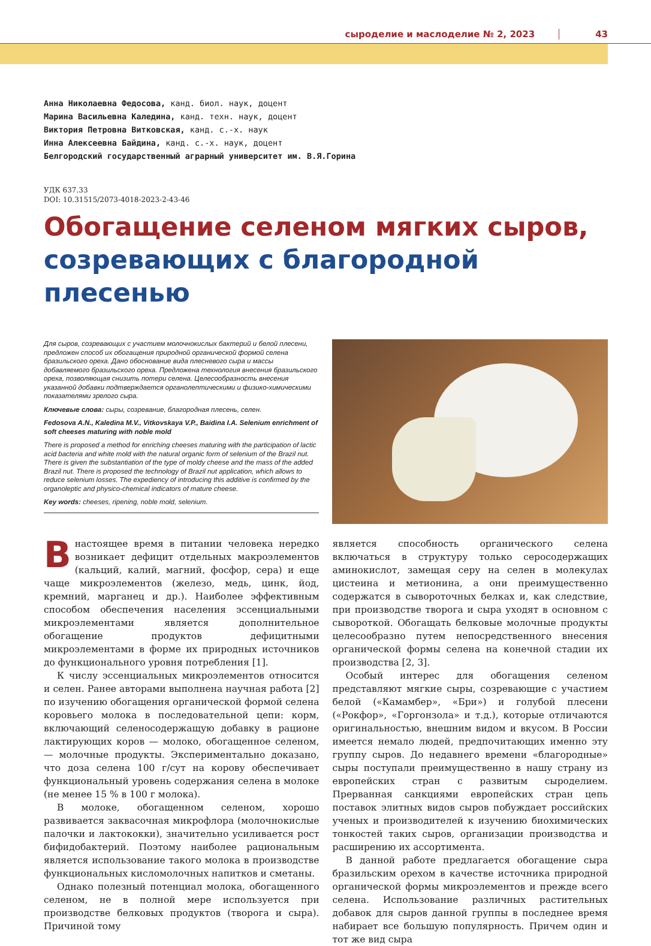сыроделие и маслоделие № 2, 2023 43
Анна Николаевна Федосова, канд. биол. наук, доцент
Марина Васильевна Каледина, канд. техн. наук, доцент
Виктория Петровна Витковская, канд. с.-х. наук
Инна Алексеевна Байдина, канд. с.-х. наук, доцент
Белгородский государственный аграрный университет им. В.Я.Горина
УДК 637.33
DOI: 10.31515/2073-4018-2023-2-43-46
Обогащение селеном мягких сыров,
созревающих с благородной плесенью
Для сыров, созревающих с участием молочнокислых бактерий и белой плесени, предложен способ их обогащения природной органической формой селена бразильского ореха. Дано обоснование вида плесневого сыра и массы добавляемого бразильского ореха. Предложена технология внесения бразильского ореха, позволяющая снизить потери селена. Целесообразность внесения указанной добавки подтверждается органолептическими и физико-химическими показателями зрелого сыра.
Ключевые слова: сыры, созревание, благородная плесень, селен.
Fedosova A.N., Kaledina M.V., Vitkovskaya V.P., Baidina I.A. Selenium enrichment of soft cheeses maturing with noble mold
There is proposed a method for enriching cheeses maturing with the participation of lactic acid bacteria and white mold with the natural organic form of selenium of the Brazil nut. There is given the substantiation of the type of moldy cheese and the mass of the added Brazil nut. There is proposed the technology of Brazil nut application, which allows to reduce selenium losses. The expediency of introducing this additive is confirmed by the organoleptic and physico-chemical indicators of mature cheese.
Key words: cheeses, ripening, noble mold, selenium.
Внастоящее время в питании человека нередко возникает дефицит отдельных макроэлементов (кальций, калий, магний, фосфор, сера) и еще чаще микроэлементов (железо, медь, цинк, йод, кремний, марганец и др.). Наиболее эффективным способом обеспечения населения эссенциальными микроэлементами является дополнительное обогащение продуктов дефицитными микроэлементами в форме их природных источников до функционального уровня потребления [1].
К числу эссенциальных микроэлементов относится и селен. Ранее авторами выполнена научная работа [2] по изучению обогащения органической формой селена коровьего молока в последовательной цепи: корм, включающий селеносодержащую добавку в рационе лактирующих коров — молоко, обогащенное селеном, — молочные продукты. Экспериментально доказано, что доза селена 100 г/сут на корову обеспечивает функциональный уровень содержания селена в молоке (не менее 15 % в 100 г молока).
В молоке, обогащенном селеном, хорошо развивается заквасочная микрофлора (молочнокислые палочки и лактококки), значительно усиливается рост бифидобактерий. Поэтому наиболее рациональным является использование такого молока в производстве функциональных кисломолочных напитков и сметаны.
Однако полезный потенциал молока, обогащенного селеном, не в полной мере используется при производстве белковых продуктов (творога и сыра). Причиной тому
является способность органического селена включаться в структуру только серосодержащих аминокислот, замещая серу на селен в молекулах цистеина и метионина, а они преимущественно содержатся в сывороточных белках и, как следствие, при производстве творога и сыра уходят в основном с сывороткой. Обогащать белковые молочные продукты целесообразно путем непосредственного внесения органической формы селена на конечной стадии их производства [2, 3].
Особый интерес для обогащения селеном представляют мягкие сыры, созревающие с участием белой («Камамбер», «Бри») и голубой плесени («Рокфор», «Горгонзола» и т.д.), которые отличаются оригинальностью, внешним видом и вкусом. В России имеется немало людей, предпочитающих именно эту группу сыров. До недавнего времени «благородные» сыры поступали преимущественно в нашу страну из европейских стран с развитым сыроделием. Прерванная санкциями европейских стран цепь поставок элитных видов сыров побуждает российских ученых и производителей к изучению биохимических тонкостей таких сыров, организации производства и расширению их ассортимента.
В данной работе предлагается обогащение сыра бразильским орехом в качестве источника природной органической формы микроэлементов и прежде всего селена. Использование различных растительных добавок для сыров данной группы в последнее время набирает все большую популярность. Причем один и тот же вид сыра